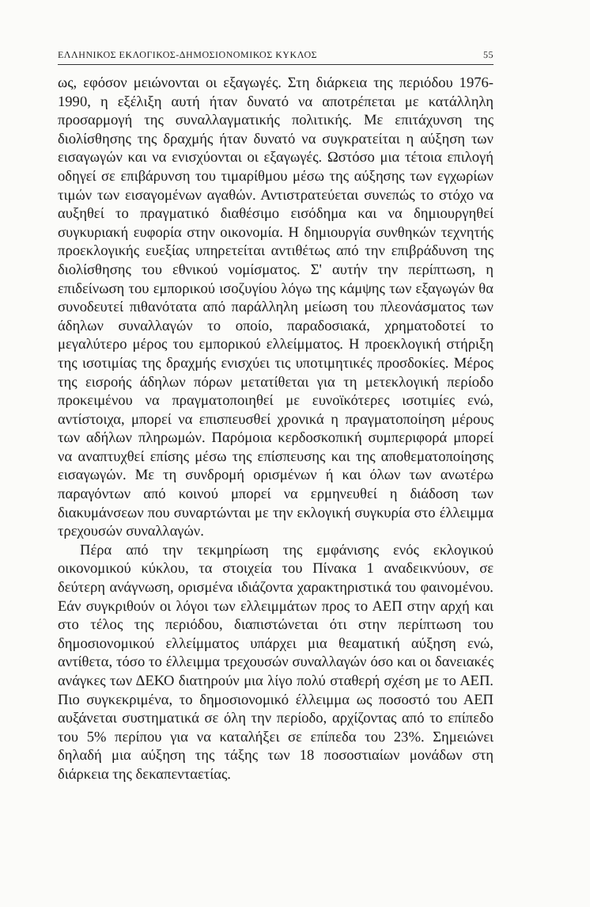ΕΛΛΗΝΙΚΟΣ ΕΚΛΟΓΙΚΟΣ-ΔΗΜΟΣΙΟΝΟΜΙΚΟΣ ΚΥΚΛΟΣ 55
ως, εφόσον μειώνονται οι εξαγωγές. Στη διάρκεια της περιόδου 1976-1990, η εξέλιξη αυτή ήταν δυνατό να αποτρέπεται με κατάλληλη προσαρμογή της συναλλαγματικής πολιτικής. Με επιτάχυνση της διολίσθησης της δραχμής ήταν δυνατό να συγκρατείται η αύξηση των εισαγωγών και να ενισχύονται οι εξαγωγές. Ωστόσο μια τέτοια επιλογή οδηγεί σε επιβάρυνση του τιμαρίθμου μέσω της αύξησης των εγχωρίων τιμών των εισαγομένων αγαθών. Αντιστρατεύεται συνεπώς το στόχο να αυξηθεί το πραγματικό διαθέσιμο εισόδημα και να δημιουργηθεί συγκυριακή ευφορία στην οικονομία. Η δημιουργία συνθηκών τεχνητής προεκλογικής ευεξίας υπηρετείται αντιθέτως από την επιβράδυνση της διολίσθησης του εθνικού νομίσματος. Σ' αυτήν την περίπτωση, η επιδείνωση του εμπορικού ισοζυγίου λόγω της κάμψης των εξαγωγών θα συνοδευτεί πιθανότατα από παράλληλη μείωση του πλεονάσματος των άδηλων συναλλαγών το οποίο, παραδοσιακά, χρηματοδοτεί το μεγαλύτερο μέρος του εμπορικού ελλείμματος. Η προεκλογική στήριξη της ισοτιμίας της δραχμής ενισχύει τις υποτιμητικές προσδοκίες. Μέρος της εισροής άδηλων πόρων μετατίθεται για τη μετεκλογική περίοδο προκειμένου να πραγματοποιηθεί με ευνοϊκότερες ισοτιμίες ενώ, αντίστοιχα, μπορεί να επισπευσθεί χρονικά η πραγματοποίηση μέρους των αδήλων πληρωμών. Παρόμοια κερδοσκοπική συμπεριφορά μπορεί να αναπτυχθεί επίσης μέσω της επίσπευσης και της αποθεματοποίησης εισαγωγών. Με τη συνδρομή ορισμένων ή και όλων των ανωτέρω παραγόντων από κοινού μπορεί να ερμηνευθεί η διάδοση των διακυμάνσεων που συναρτώνται με την εκλογική συγκυρία στο έλλειμμα τρεχουσών συναλλαγών.
Πέρα από την τεκμηρίωση της εμφάνισης ενός εκλογικού οικονομικού κύκλου, τα στοιχεία του Πίνακα 1 αναδεικνύουν, σε δεύτερη ανάγνωση, ορισμένα ιδιάζοντα χαρακτηριστικά του φαινομένου. Εάν συγκριθούν οι λόγοι των ελλειμμάτων προς το ΑΕΠ στην αρχή και στο τέλος της περιόδου, διαπιστώνεται ότι στην περίπτωση του δημοσιονομικού ελλείμματος υπάρχει μια θεαματική αύξηση ενώ, αντίθετα, τόσο το έλλειμμα τρεχουσών συναλλαγών όσο και οι δανειακές ανάγκες των ΔΕΚΟ διατηρούν μια λίγο πολύ σταθερή σχέση με το ΑΕΠ. Πιο συγκεκριμένα, το δημοσιονομικό έλλειμμα ως ποσοστό του ΑΕΠ αυξάνεται συστηματικά σε όλη την περίοδο, αρχίζοντας από το επίπεδο του 5% περίπου για να καταλήξει σε επίπεδα του 23%. Σημειώνει δηλαδή μια αύξηση της τάξης των 18 ποσοστιαίων μονάδων στη διάρκεια της δεκαπενταετίας.